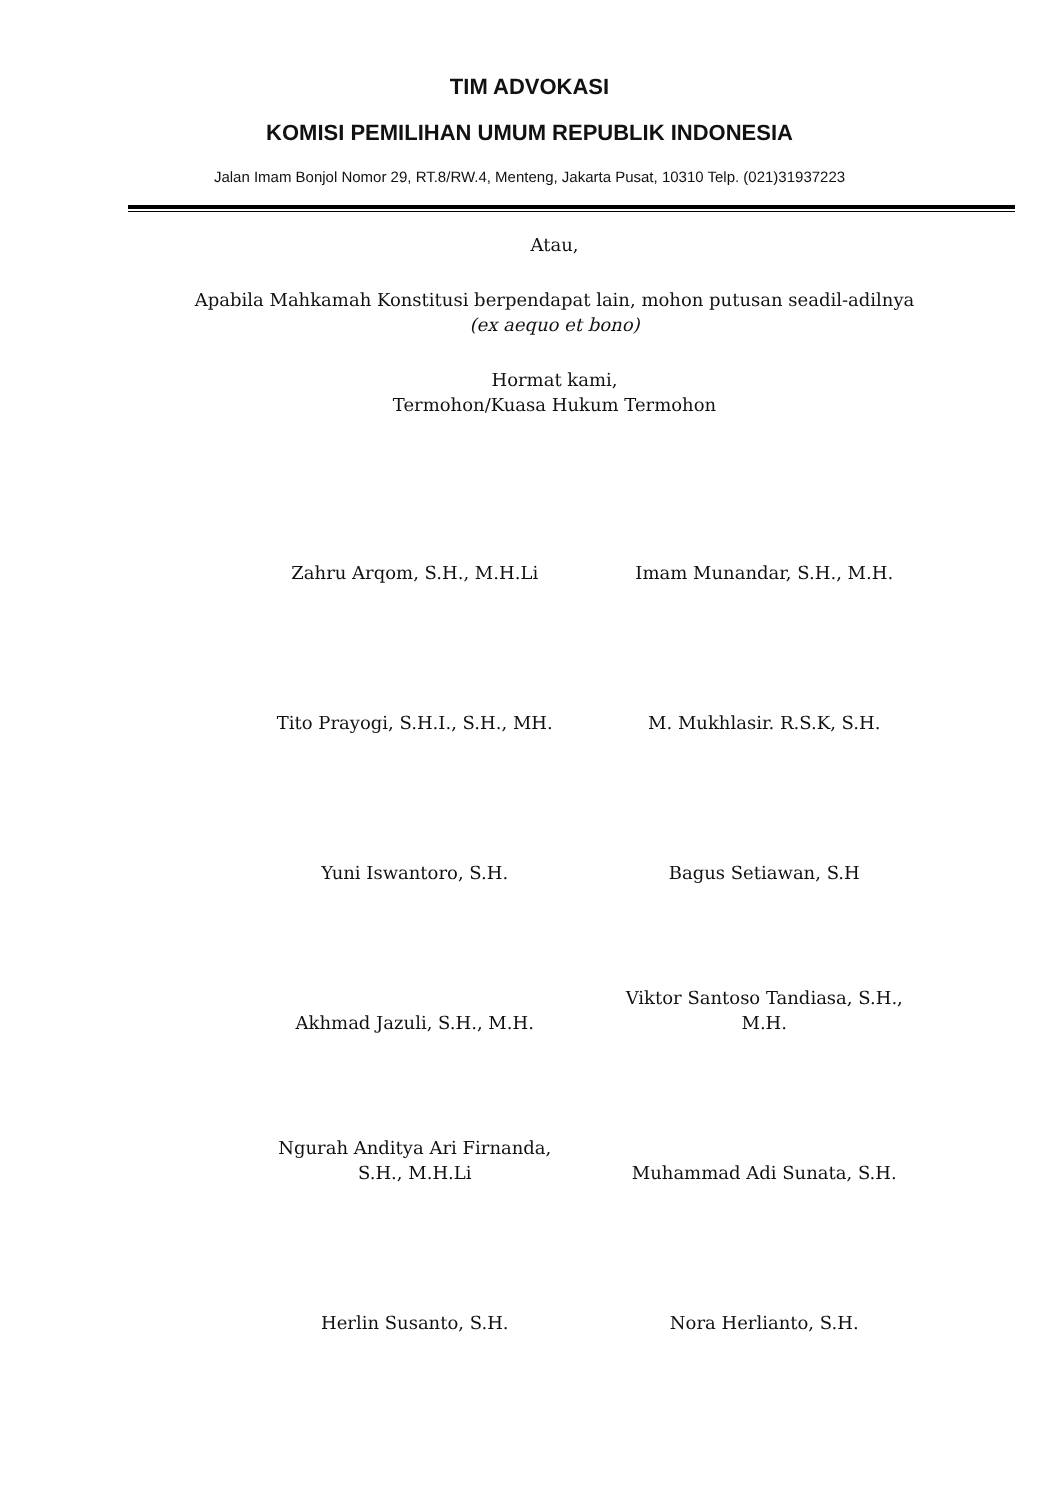TIM ADVOKASI
KOMISI PEMILIHAN UMUM REPUBLIK INDONESIA
Jalan Imam Bonjol Nomor 29, RT.8/RW.4, Menteng, Jakarta Pusat, 10310 Telp. (021)31937223
Atau,
Apabila Mahkamah Konstitusi berpendapat lain, mohon putusan seadil-adilnya (ex aequo et bono)
Hormat kami,
Termohon/Kuasa Hukum Termohon
Zahru Arqom, S.H., M.H.Li
Imam Munandar, S.H., M.H.
Tito Prayogi, S.H.I., S.H., MH.
M. Mukhlasir. R.S.K, S.H.
Yuni Iswantoro, S.H.
Bagus Setiawan, S.H
Akhmad Jazuli, S.H., M.H.
Viktor Santoso Tandiasa, S.H., M.H.
Ngurah Anditya Ari Firnanda, S.H., M.H.Li
Muhammad Adi Sunata, S.H.
Herlin Susanto, S.H.
Nora Herlianto, S.H.